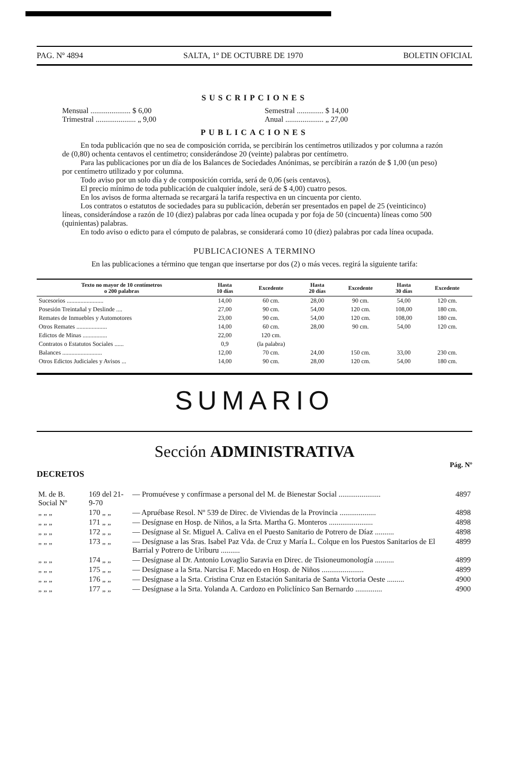PAG. Nº 4894 SALTA, 1º DE OCTUBRE DE 1970 BOLETIN OFICIAL
SUSCRIPCIONES
Mensual ..................... $ 6,00
Trimestral ..................... „ 9,00
Semestral .............. $ 14,00
Anual .................... „ 27,00
PUBLICACIONES
En toda publicación que no sea de composición corrida, se percibirán los centímetros utilizados y por columna a razón de (0,80) ochenta centavos el centímetro; considerándose 20 (veinte) palabras por centímetro.
Para las publicaciones por un día de los Balances de Sociedades Anónimas, se percibirán a razón de $ 1,00 (un peso) por centímetro utilizado y por columna.
Todo aviso por un solo día y de composición corrida, será de 0,06 (seis centavos),
El precio mínimo de toda publicación de cualquier índole, será de $ 4,00) cuatro pesos.
En los avisos de forma alternada se recargará la tarifa respectiva en un cincuenta por ciento.
Los contratos o estatutos de sociedades para su publicación, deberán ser presentados en papel de 25 (veinticinco) líneas, considerándose a razón de 10 (diez) palabras por cada línea ocupada y por foja de 50 (cincuenta) líneas como 500 (quinientas) palabras.
En todo aviso o edicto para el cómputo de palabras, se considerará como 10 (diez) palabras por cada línea ocupada.
PUBLICACIONES A TERMINO
En las publicaciones a término que tengan que insertarse por dos (2) o más veces. regirá la siguiente tarifa:
| Texto no mayor de 10 centímetros o 200 palabras | Hasta 10 días | Excedente | Hasta 20 días | Excedente | Hasta 30 días | Excedente |
| --- | --- | --- | --- | --- | --- | --- |
| Sucesorios ........................ | 14,00 | 60 cm. | 28,00 | 90 cm. | 54,00 | 120 cm. |
| Posesión Treintañal y Deslinde .... | 27,00 | 90 cm. | 54,00 | 120 cm. | 108,00 | 180 cm. |
| Remates de Inmuebles y Automotores | 23,00 | 90 cm. | 54,00 | 120 cm. | 108,00 | 180 cm. |
| Otros Remates .................... | 14,00 | 60 cm. | 28,00 | 90 cm. | 54,00 | 120 cm. |
| Edictos de Minas ................ | 22,00 | 120 cm. | | | | |
| Contratos o Estatutos Sociales ...... | 0,9 | (la palabra) | | | | |
| Balances .......................... | 12,00 | 70 cm. | 24,00 | 150 cm. | 33,00 | 230 cm. |
| Otros Edictos Judiciales y Avisos ... | 14,00 | 90 cm. | 28,00 | 120 cm. | 54,00 | 180 cm. |
SUMARIO
Sección ADMINISTRATIVA
Pág. Nº
DECRETOS
| M. de B. Social Nº | 169 del 21- 9-70 | — Promuévese y confírmase a personal del M. de Bienestar Social ...................... | 4897 |
| „ „ „ | 170 „ „ | — Apruébase Resol. Nº 539 de Direc. de Viviendas de la Provincia ................... | 4898 |
| „ „ „ | 171 „ „ | — Desígnase en Hosp. de Niños, a la Srta. Martha G. Monteros ....................... | 4898 |
| „ „ „ | 172 „ „ | — Desígnase al Sr. Miguel A. Caliva en el Puesto Sanitario de Potrero de Díaz .......... | 4898 |
| „ „ „ | 173 „ „ | — Desígnase a las Sras. Isabel Paz Vda. de Cruz y María L. Colque en los Puestos Sanitarios de El Barrial y Potrero de Uriburu .......... | 4899 |
| „ „ „ | 174 „ „ | — Desígnase al Dr. Antonio Lovaglio Saravia en Direc. de Tisioneumonología .......... | 4899 |
| „ „ „ | 175 „ „ | — Desígnase a la Srta. Narcisa F. Macedo en Hosp. de Niños ...................... | 4899 |
| „ „ „ | 176 „ „ | — Desígnase a la Srta. Cristina Cruz en Estación Sanitaria de Santa Victoria Oeste ......... | 4900 |
| „ „ „ | 177 „ „ | — Desígnase a la Srta. Yolanda A. Cardozo en Policlínico San Bernardo .............. | 4900 |